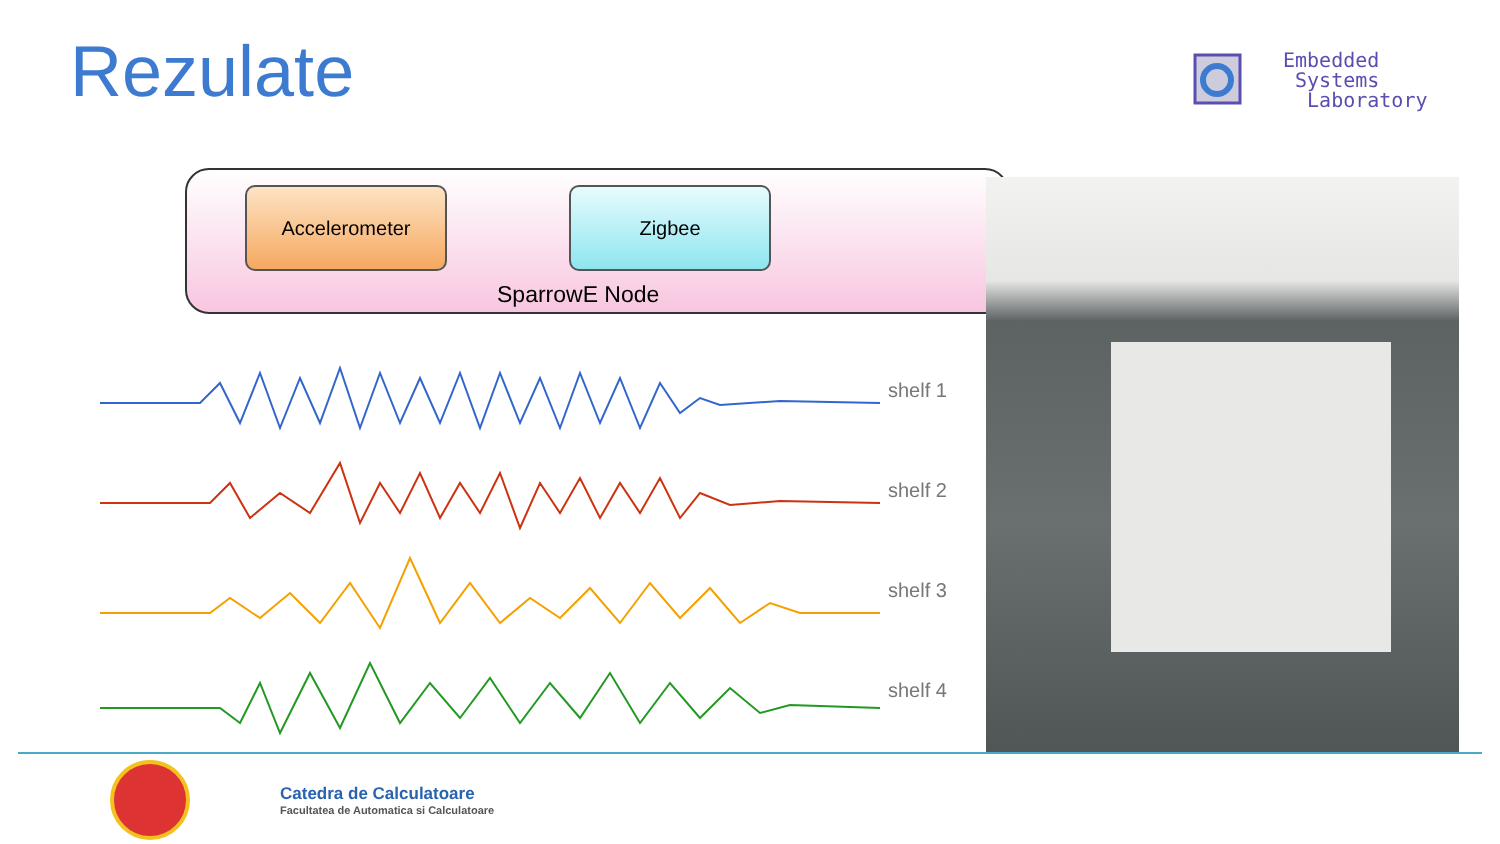Rezulate
Embedded
Systems
Laboratory
Accelerometer Zigbee
SparrowE Node
shelf 1
shelf 2
shelf 3
shelf 4
Catedra de Calculatoare
Facultatea de Automatica si Calculatoare